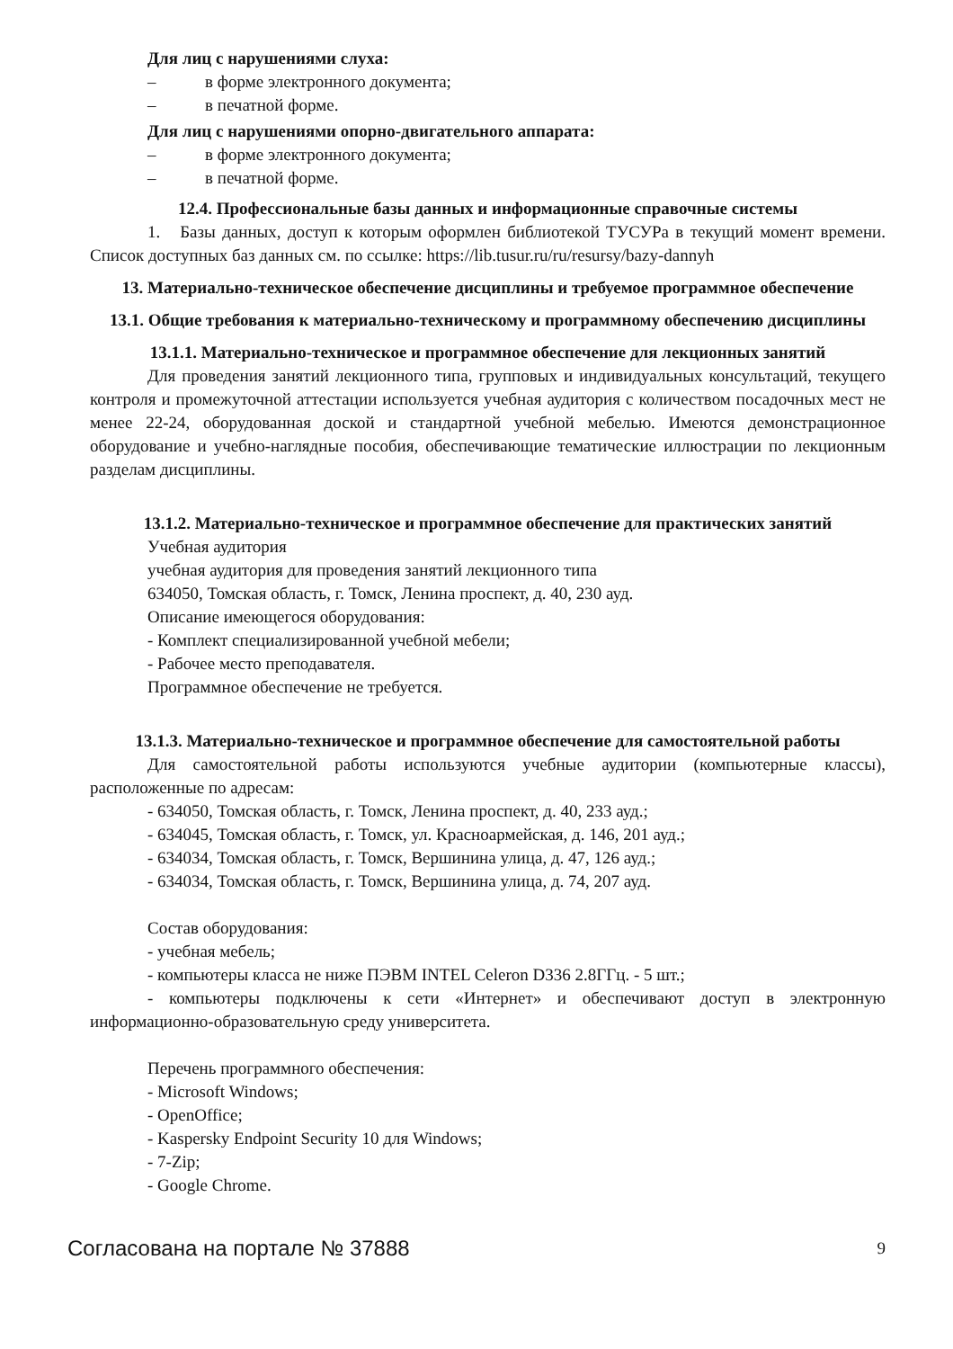Для лиц с нарушениями слуха:
– в форме электронного документа;
– в печатной форме.
Для лиц с нарушениями опорно-двигательного аппарата:
– в форме электронного документа;
– в печатной форме.
12.4. Профессиональные базы данных и информационные справочные системы
1. Базы данных, доступ к которым оформлен библиотекой ТУСУРа в текущий момент времени. Список доступных баз данных см. по ссылке: https://lib.tusur.ru/ru/resursy/bazy-dannyh
13. Материально-техническое обеспечение дисциплины и требуемое программное обеспечение
13.1. Общие требования к материально-техническому и программному обеспечению дисциплины
13.1.1. Материально-техническое и программное обеспечение для лекционных занятий
Для проведения занятий лекционного типа, групповых и индивидуальных консультаций, текущего контроля и промежуточной аттестации используется учебная аудитория с количеством посадочных мест не менее 22-24, оборудованная доской и стандартной учебной мебелью. Имеются демонстрационное оборудование и учебно-наглядные пособия, обеспечивающие тематические иллюстрации по лекционным разделам дисциплины.
13.1.2. Материально-техническое и программное обеспечение для практических занятий
Учебная аудитория
учебная аудитория для проведения занятий лекционного типа
634050, Томская область, г. Томск, Ленина проспект, д. 40, 230 ауд.
Описание имеющегося оборудования:
- Комплект специализированной учебной мебели;
- Рабочее место преподавателя.
Программное обеспечение не требуется.
13.1.3. Материально-техническое и программное обеспечение для самостоятельной работы
Для самостоятельной работы используются учебные аудитории (компьютерные классы), расположенные по адресам:
- 634050, Томская область, г. Томск, Ленина проспект, д. 40, 233 ауд.;
- 634045, Томская область, г. Томск, ул. Красноармейская, д. 146, 201 ауд.;
- 634034, Томская область, г. Томск, Вершинина улица, д. 47, 126 ауд.;
- 634034, Томская область, г. Томск, Вершинина улица, д. 74, 207 ауд.
Состав оборудования:
- учебная мебель;
- компьютеры класса не ниже ПЭВМ INTEL Celeron D336 2.8ГГц. - 5 шт.;
- компьютеры подключены к сети «Интернет» и обеспечивают доступ в электронную информационно-образовательную среду университета.
Перечень программного обеспечения:
- Microsoft Windows;
- OpenOffice;
- Kaspersky Endpoint Security 10 для Windows;
- 7-Zip;
- Google Chrome.
Согласована на портале № 37888 9